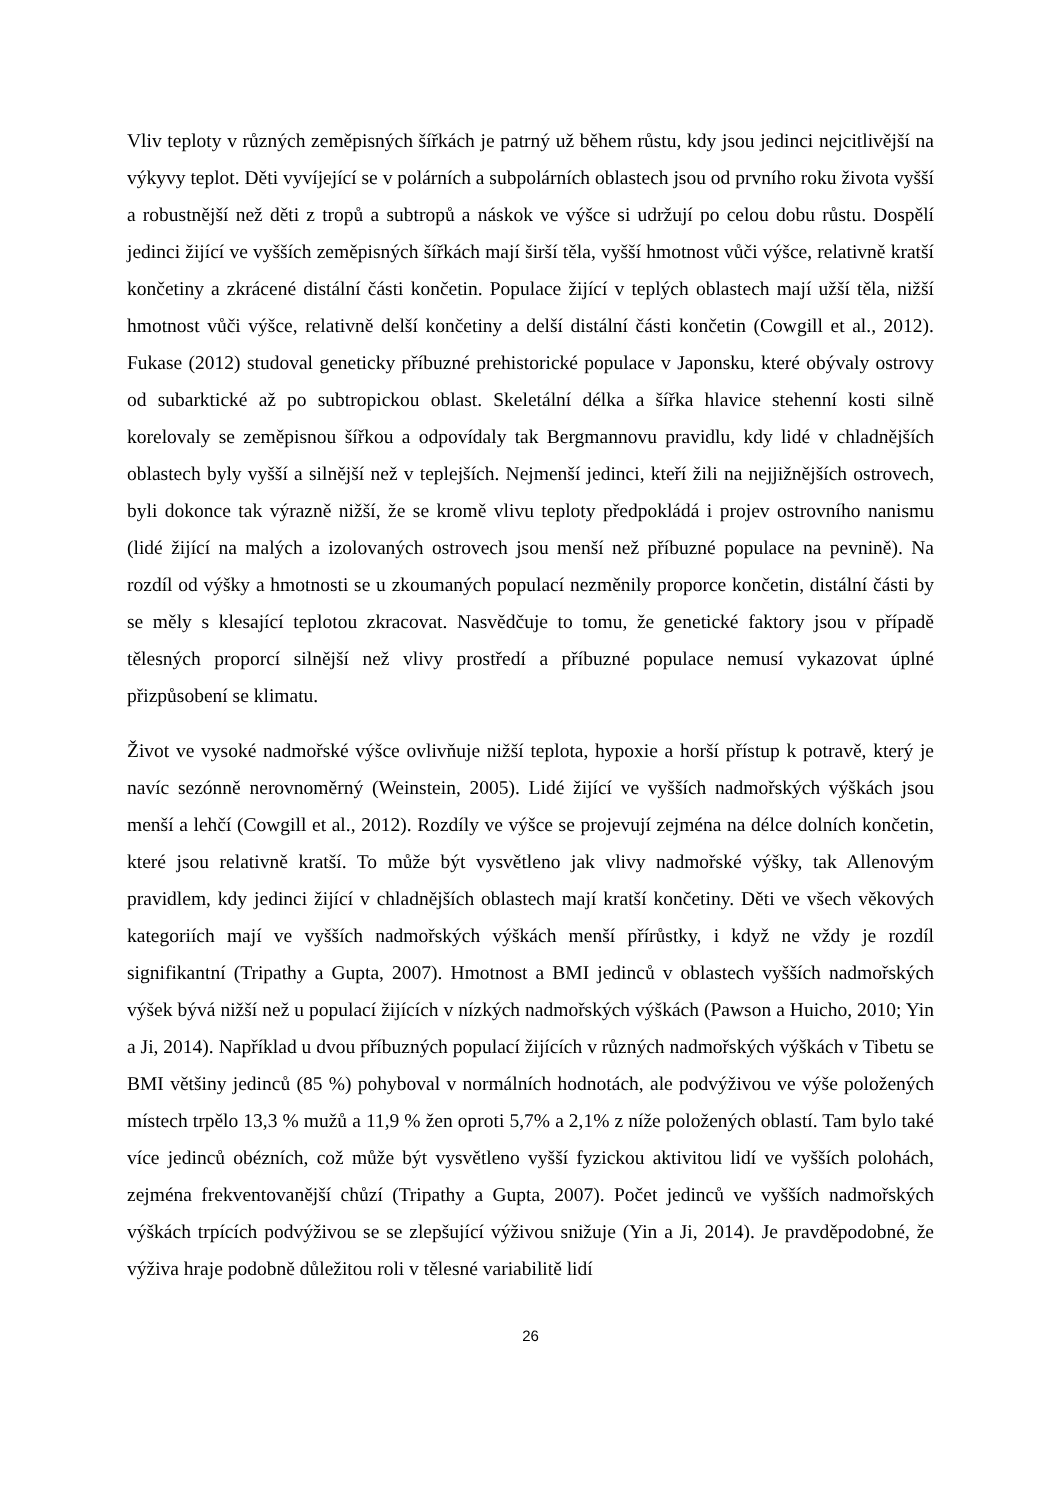Vliv teploty v různých zeměpisných šířkách je patrný už během růstu, kdy jsou jedinci nejcitlivější na výkyvy teplot. Děti vyvíjející se v polárních a subpolárních oblastech jsou od prvního roku života vyšší a robustnější než děti z tropů a subtropů a náskok ve výšce si udržují po celou dobu růstu. Dospělí jedinci žijící ve vyšších zeměpisných šířkách mají širší těla, vyšší hmotnost vůči výšce, relativně kratší končetiny a zkrácené distální části končetin. Populace žijící v teplých oblastech mají užší těla, nižší hmotnost vůči výšce, relativně delší končetiny a delší distální části končetin (Cowgill et al., 2012). Fukase (2012) studoval geneticky příbuzné prehistorické populace v Japonsku, které obývaly ostrovy od subarktické až po subtropickou oblast. Skeletální délka a šířka hlavice stehenní kosti silně korelovaly se zeměpisnou šířkou a odpovídaly tak Bergmannovu pravidlu, kdy lidé v chladnějších oblastech byly vyšší a silnější než v teplejších. Nejmenší jedinci, kteří žili na nejjižnějších ostrovech, byli dokonce tak výrazně nižší, že se kromě vlivu teploty předpokládá i projev ostrovního nanismu (lidé žijící na malých a izolovaných ostrovech jsou menší než příbuzné populace na pevnině). Na rozdíl od výšky a hmotnosti se u zkoumaných populací nezměnily proporce končetin, distální části by se měly s klesající teplotou zkracovat. Nasvědčuje to tomu, že genetické faktory jsou v případě tělesných proporcí silnější než vlivy prostředí a příbuzné populace nemusí vykazovat úplné přizpůsobení se klimatu.
Život ve vysoké nadmořské výšce ovlivňuje nižší teplota, hypoxie a horší přístup k potravě, který je navíc sezónně nerovnoměrný (Weinstein, 2005). Lidé žijící ve vyšších nadmořských výškách jsou menší a lehčí (Cowgill et al., 2012). Rozdíly ve výšce se projevují zejména na délce dolních končetin, které jsou relativně kratší. To může být vysvětleno jak vlivy nadmořské výšky, tak Allenovým pravidlem, kdy jedinci žijící v chladnějších oblastech mají kratší končetiny. Děti ve všech věkových kategoriích mají ve vyšších nadmořských výškách menší přírůstky, i když ne vždy je rozdíl signifikantní (Tripathy a Gupta, 2007). Hmotnost a BMI jedinců v oblastech vyšších nadmořských výšek bývá nižší než u populací žijících v nízkých nadmořských výškách (Pawson a Huicho, 2010; Yin a Ji, 2014). Například u dvou příbuzných populací žijících v různých nadmořských výškách v Tibetu se BMI většiny jedinců (85 %) pohyboval v normálních hodnotách, ale podvýživou ve výše položených místech trpělo 13,3 % mužů a 11,9 % žen oproti 5,7% a 2,1% z níže položených oblastí. Tam bylo také více jedinců obézních, což může být vysvětleno vyšší fyzickou aktivitou lidí ve vyšších polohách, zejména frekventovanější chůzí (Tripathy a Gupta, 2007). Počet jedinců ve vyšších nadmořských výškách trpících podvýživou se se zlepšující výživou snižuje (Yin a Ji, 2014). Je pravděpodobné, že výživa hraje podobně důležitou roli v tělesné variabilitě lidí
26